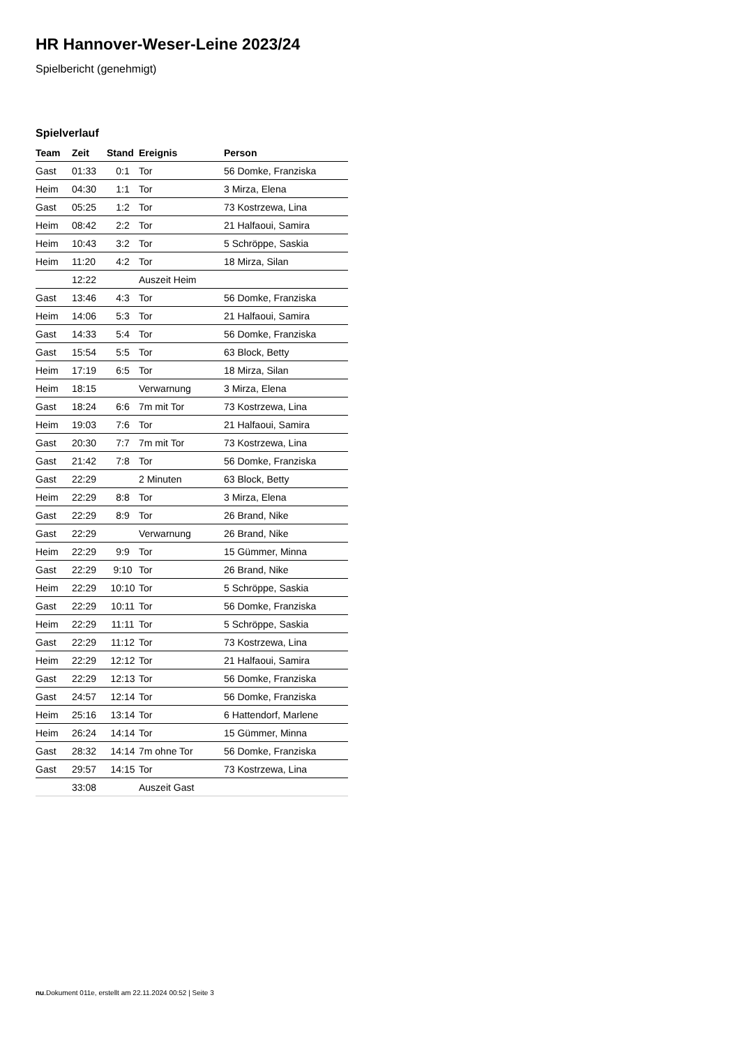HR Hannover-Weser-Leine 2023/24
Spielbericht (genehmigt)
Spielverlauf
| Team | Zeit | Stand | Ereignis | Person |
| --- | --- | --- | --- | --- |
| Gast | 01:33 | 0:1 | Tor | 56 Domke, Franziska |
| Heim | 04:30 | 1:1 | Tor | 3 Mirza, Elena |
| Gast | 05:25 | 1:2 | Tor | 73 Kostrzewa, Lina |
| Heim | 08:42 | 2:2 | Tor | 21 Halfaoui, Samira |
| Heim | 10:43 | 3:2 | Tor | 5 Schröppe, Saskia |
| Heim | 11:20 | 4:2 | Tor | 18 Mirza, Silan |
| | 12:22 | | Auszeit Heim | |
| Gast | 13:46 | 4:3 | Tor | 56 Domke, Franziska |
| Heim | 14:06 | 5:3 | Tor | 21 Halfaoui, Samira |
| Gast | 14:33 | 5:4 | Tor | 56 Domke, Franziska |
| Gast | 15:54 | 5:5 | Tor | 63 Block, Betty |
| Heim | 17:19 | 6:5 | Tor | 18 Mirza, Silan |
| Heim | 18:15 | | Verwarnung | 3 Mirza, Elena |
| Gast | 18:24 | 6:6 | 7m mit Tor | 73 Kostrzewa, Lina |
| Heim | 19:03 | 7:6 | Tor | 21 Halfaoui, Samira |
| Gast | 20:30 | 7:7 | 7m mit Tor | 73 Kostrzewa, Lina |
| Gast | 21:42 | 7:8 | Tor | 56 Domke, Franziska |
| Gast | 22:29 | | 2 Minuten | 63 Block, Betty |
| Heim | 22:29 | 8:8 | Tor | 3 Mirza, Elena |
| Gast | 22:29 | 8:9 | Tor | 26 Brand, Nike |
| Gast | 22:29 | | Verwarnung | 26 Brand, Nike |
| Heim | 22:29 | 9:9 | Tor | 15 Gümmer, Minna |
| Gast | 22:29 | 9:10 | Tor | 26 Brand, Nike |
| Heim | 22:29 | 10:10 | Tor | 5 Schröppe, Saskia |
| Gast | 22:29 | 10:11 | Tor | 56 Domke, Franziska |
| Heim | 22:29 | 11:11 | Tor | 5 Schröppe, Saskia |
| Gast | 22:29 | 11:12 | Tor | 73 Kostrzewa, Lina |
| Heim | 22:29 | 12:12 | Tor | 21 Halfaoui, Samira |
| Gast | 22:29 | 12:13 | Tor | 56 Domke, Franziska |
| Gast | 24:57 | 12:14 | Tor | 56 Domke, Franziska |
| Heim | 25:16 | 13:14 | Tor | 6 Hattendorf, Marlene |
| Heim | 26:24 | 14:14 | Tor | 15 Gümmer, Minna |
| Gast | 28:32 | 14:14 | 7m ohne Tor | 56 Domke, Franziska |
| Gast | 29:57 | 14:15 | Tor | 73 Kostrzewa, Lina |
| | 33:08 | | Auszeit Gast | |
nu.Dokument 011e, erstellt am 22.11.2024 00:52 | Seite 3